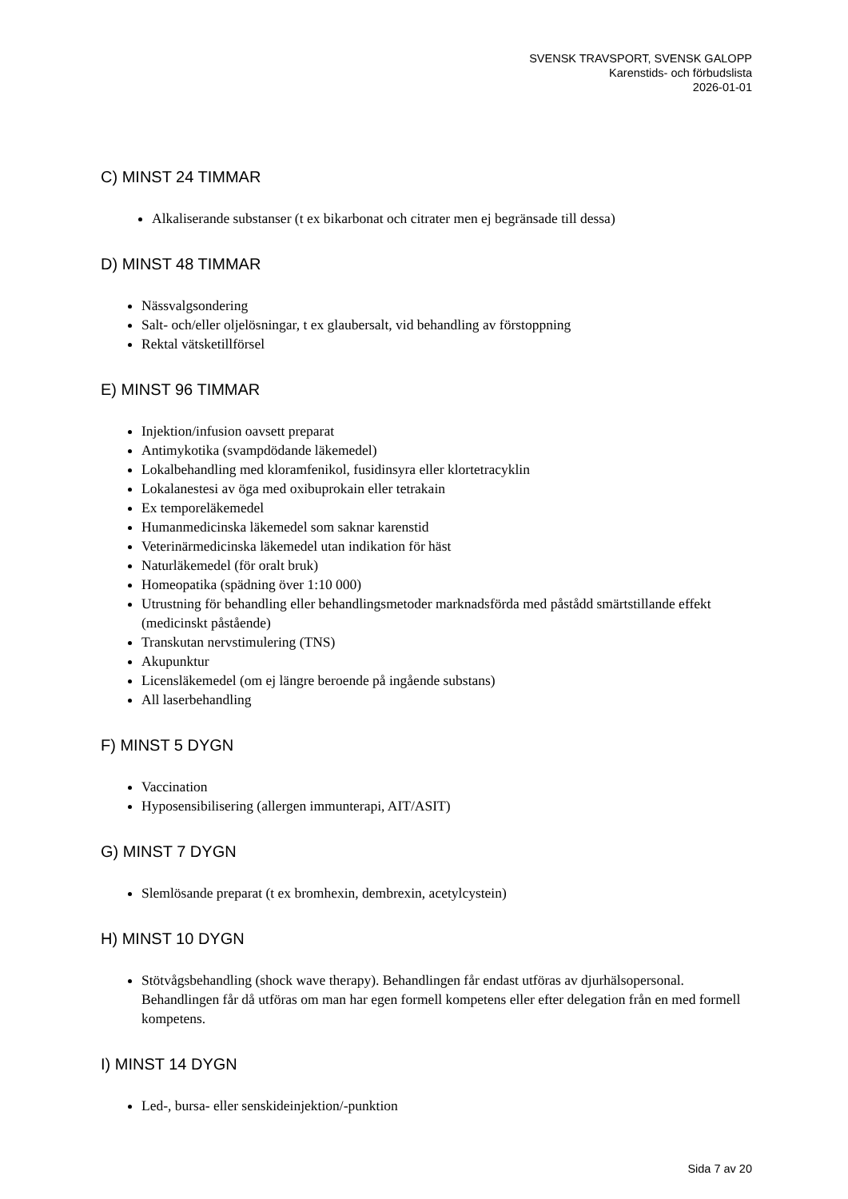SVENSK TRAVSPORT, SVENSK GALOPP
Karenstids- och förbudslista
2026-01-01
C) MINST 24 TIMMAR
Alkaliserande substanser (t ex bikarbonat och citrater men ej begränsade till dessa)
D) MINST 48 TIMMAR
Nässvalgsondering
Salt- och/eller oljelösningar, t ex glaubersalt, vid behandling av förstoppning
Rektal vätsketillförsel
E) MINST 96 TIMMAR
Injektion/infusion oavsett preparat
Antimykotika (svampdödande läkemedel)
Lokalbehandling med kloramfenikol, fusidinsyra eller klortetracyklin
Lokalanestesi av öga med oxibuprokain eller tetrakain
Ex temporeläkemedel
Humanmedicinska läkemedel som saknar karenstid
Veterinärmedicinska läkemedel utan indikation för häst
Naturläkemedel (för oralt bruk)
Homeopatika (spädning över 1:10 000)
Utrustning för behandling eller behandlingsmetoder marknadsförda med påstådd smärtstillande effekt (medicinskt påstående)
Transkutan nervstimulering (TNS)
Akupunktur
Licensläkemedel (om ej längre beroende på ingående substans)
All laserbehandling
F) MINST 5 DYGN
Vaccination
Hyposensibilisering (allergen immunterapi, AIT/ASIT)
G) MINST 7 DYGN
Slemlösande preparat (t ex bromhexin, dembrexin, acetylcystein)
H) MINST 10 DYGN
Stötvågsbehandling (shock wave therapy). Behandlingen får endast utföras av djurhälsopersonal. Behandlingen får då utföras om man har egen formell kompetens eller efter delegation från en med formell kompetens.
I) MINST 14 DYGN
Led-, bursa- eller senskideinjektion/-punktion
Sida 7 av 20